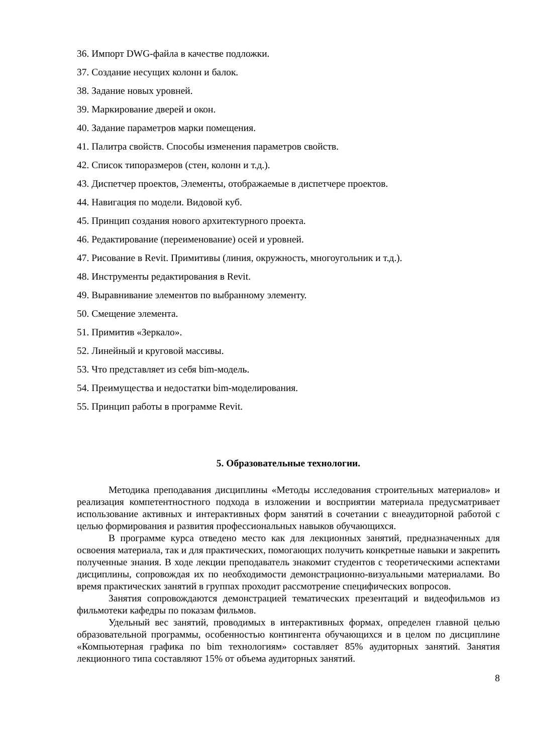36. Импорт DWG-файла в качестве подложки.
37. Создание несущих колонн и балок.
38. Задание новых уровней.
39. Маркирование дверей и окон.
40. Задание параметров марки помещения.
41. Палитра свойств. Способы изменения параметров свойств.
42. Список типоразмеров (стен, колонн и т.д.).
43. Диспетчер проектов, Элементы, отображаемые в диспетчере проектов.
44. Навигация по модели. Видовой куб.
45. Принцип создания нового архитектурного проекта.
46. Редактирование (переименование) осей и уровней.
47. Рисование в Revit. Примитивы (линия, окружность, многоугольник и т.д.).
48. Инструменты редактирования в Revit.
49. Выравнивание элементов по выбранному элементу.
50. Смещение элемента.
51. Примитив «Зеркало».
52. Линейный и круговой массивы.
53. Что представляет из себя bim-модель.
54. Преимущества и недостатки bim-моделирования.
55. Принцип работы в программе Revit.
5. Образовательные технологии.
Методика преподавания дисциплины «Методы исследования строительных материалов» и реализация компетентностного подхода в изложении и восприятии материала предусматривает использование активных и интерактивных форм занятий в сочетании с внеаудиторной работой с целью формирования и развития профессиональных навыков обучающихся.
В программе курса отведено место как для лекционных занятий, предназначенных для освоения материала, так и для практических, помогающих получить конкретные навыки и закрепить полученные знания. В ходе лекции преподаватель знакомит студентов с теоретическими аспектами дисциплины, сопровождая их по необходимости демонстрационно-визуальными материалами. Во время практических занятий в группах проходит рассмотрение специфических вопросов.
Занятия сопровождаются демонстрацией тематических презентаций и видеофильмов из фильмотеки кафедры по показам фильмов.
Удельный вес занятий, проводимых в интерактивных формах, определен главной целью образовательной программы, особенностью контингента обучающихся и в целом по дисциплине «Компьютерная графика по bim технологиям» составляет 85% аудиторных занятий. Занятия лекционного типа составляют 15% от объема аудиторных занятий.
8